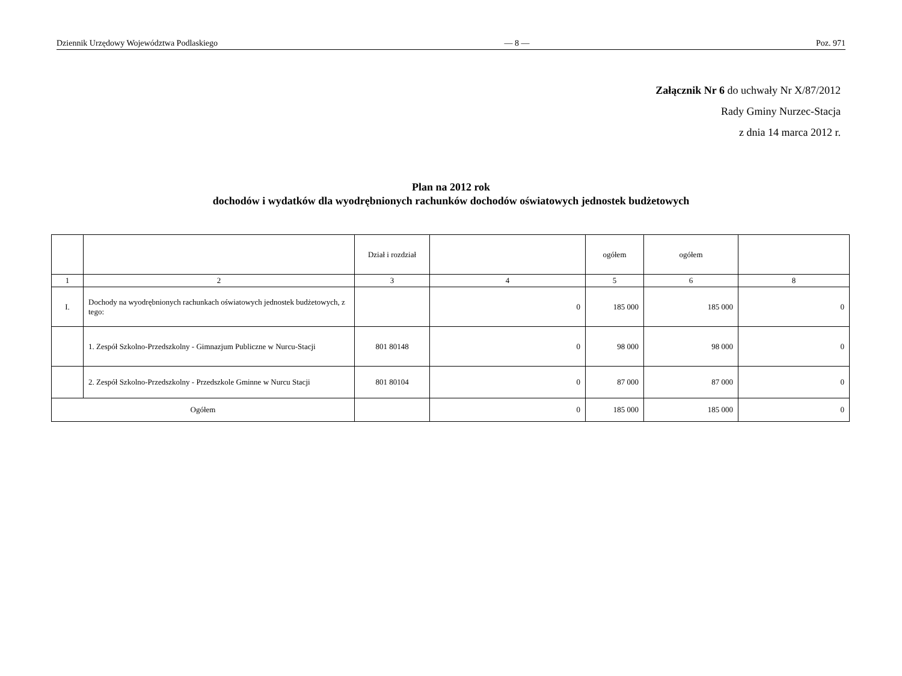Dziennik Urzędowy Województwa Podlaskiego — 8 — Poz. 971
Załącznik Nr 6 do uchwały Nr X/87/2012
Rady Gminy Nurzec-Stacja
z dnia 14 marca 2012 r.
Plan na 2012 rok
dochodów i wydatków dla wyodrębnionych rachunków dochodów oświatowych jednostek budżetowych
| | | Dział i rozdział | | ogółem | ogółem | |
| --- | --- | --- | --- | --- | --- | --- |
| 1 | 2 | 3 | 4 | 5 | 6 | 8 |
| I. | Dochody na wyodrębnionych rachunkach oświatowych jednostek budżetowych, z tego: | | 0 | 185 000 | 185 000 | 0 |
| | 1. Zespół Szkolno-Przedszkolny - Gimnazjum Publiczne w Nurcu-Stacji | 801 80148 | 0 | 98 000 | 98 000 | 0 |
| | 2. Zespół Szkolno-Przedszkolny - Przedszkole Gminne w Nurcu Stacji | 801 80104 | 0 | 87 000 | 87 000 | 0 |
| Ogółem | | | 0 | 185 000 | 185 000 | 0 |